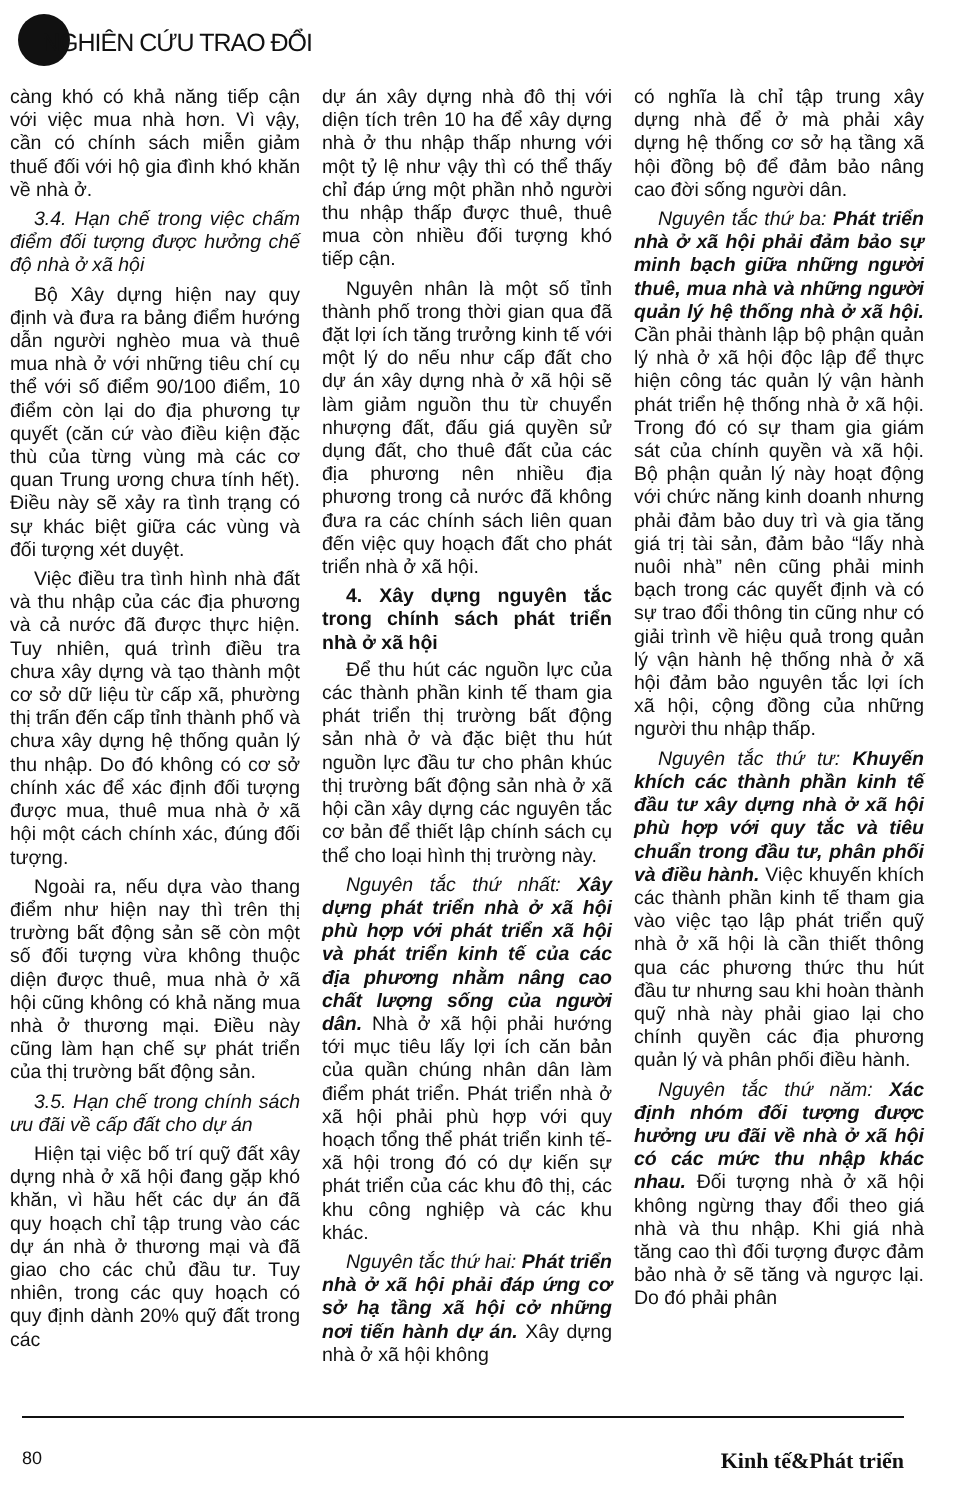NGHIÊN CỨU TRAO ĐỔI
càng khó có khả năng tiếp cận với việc mua nhà hơn. Vì vậy, cần có chính sách miễn giảm thuế đối với hộ gia đình khó khăn về nhà ở.
3.4. Hạn chế trong việc chấm điểm đối tượng được hưởng chế độ nhà ở xã hội
Bộ Xây dựng hiện nay quy định và đưa ra bảng điểm hướng dẫn người nghèo mua và thuê mua nhà ở với những tiêu chí cụ thể với số điểm 90/100 điểm, 10 điểm còn lại do địa phương tự quyết (căn cứ vào điều kiện đặc thù của từng vùng mà các cơ quan Trung ương chưa tính hết). Điều này sẽ xảy ra tình trạng có sự khác biệt giữa các vùng và đối tượng xét duyệt.
Việc điều tra tình hình nhà đất và thu nhập của các địa phương và cả nước đã được thực hiện. Tuy nhiên, quá trình điều tra chưa xây dựng và tạo thành một cơ sở dữ liệu từ cấp xã, phường thị trấn đến cấp tỉnh thành phố và chưa xây dựng hệ thống quản lý thu nhập. Do đó không có cơ sở chính xác để xác định đối tượng được mua, thuê mua nhà ở xã hội một cách chính xác, đúng đối tượng.
Ngoài ra, nếu dựa vào thang điểm như hiện nay thì trên thị trường bất động sản sẽ còn một số đối tượng vừa không thuộc diện được thuê, mua nhà ở xã hội cũng không có khả năng mua nhà ở thương mại. Điều này cũng làm hạn chế sự phát triển của thị trường bất động sản.
3.5. Hạn chế trong chính sách ưu đãi về cấp đất cho dự án
Hiện tại việc bố trí quỹ đất xây dựng nhà ở xã hội đang gặp khó khăn, vì hầu hết các dự án đã quy hoạch chỉ tập trung vào các dự án nhà ở thương mại và đã giao cho các chủ đầu tư. Tuy nhiên, trong các quy hoạch có quy định dành 20% quỹ đất trong các
dự án xây dựng nhà đô thị với diện tích trên 10 ha để xây dựng nhà ở thu nhập thấp nhưng với một tỷ lệ như vậy thì có thể thấy chỉ đáp ứng một phần nhỏ người thu nhập thấp được thuê, thuê mua còn nhiều đối tượng khó tiếp cận.
Nguyên nhân là một số tỉnh thành phố trong thời gian qua đã đặt lợi ích tăng trưởng kinh tế với một lý do nếu như cấp đất cho dự án xây dựng nhà ở xã hội sẽ làm giảm nguồn thu từ chuyển nhượng đất, đấu giá quyền sử dụng đất, cho thuê đất của các địa phương nên nhiều địa phương trong cả nước đã không đưa ra các chính sách liên quan đến việc quy hoạch đất cho phát triển nhà ở xã hội.
4. Xây dựng nguyên tắc trong chính sách phát triển nhà ở xã hội
Để thu hút các nguồn lực của các thành phần kinh tế tham gia phát triển thị trường bất động sản nhà ở và đặc biệt thu hút nguồn lực đầu tư cho phân khúc thị trường bất động sản nhà ở xã hội cần xây dựng các nguyên tắc cơ bản để thiết lập chính sách cụ thể cho loại hình thị trường này.
Nguyên tắc thứ nhất: Xây dựng phát triển nhà ở xã hội phù hợp với phát triển xã hội và phát triển kinh tế của các địa phương nhằm nâng cao chất lượng sống của người dân. Nhà ở xã hội phải hướng tới mục tiêu lấy lợi ích căn bản của quần chúng nhân dân làm điểm phát triển. Phát triển nhà ở xã hội phải phù hợp với quy hoạch tổng thể phát triển kinh tế- xã hội trong đó có dự kiến sự phát triển của các khu đô thị, các khu công nghiệp và các khu khác.
Nguyên tắc thứ hai: Phát triển nhà ở xã hội phải đáp ứng cơ sở hạ tầng xã hội cở những nơi tiến hành dự án. Xây dựng nhà ở xã hội không
có nghĩa là chỉ tập trung xây dựng nhà để ở mà phải xây dựng hệ thống cơ sở hạ tầng xã hội đồng bộ để đảm bảo nâng cao đời sống người dân.
Nguyên tắc thứ ba: Phát triển nhà ở xã hội phải đảm bảo sự minh bạch giữa những người thuê, mua nhà và những người quản lý hệ thống nhà ở xã hội. Cần phải thành lập bộ phận quản lý nhà ở xã hội độc lập để thực hiện công tác quản lý vận hành phát triển hệ thống nhà ở xã hội. Trong đó có sự tham gia giám sát của chính quyền và xã hội. Bộ phận quản lý này hoạt động với chức năng kinh doanh nhưng phải đảm bảo duy trì và gia tăng giá trị tài sản, đảm bảo “lấy nhà nuôi nhà” nên cũng phải minh bạch trong các quyết định và có sự trao đổi thông tin cũng như có giải trình về hiệu quả trong quản lý vận hành hệ thống nhà ở xã hội đảm bảo nguyên tắc lợi ích xã hội, cộng đồng của những người thu nhập thấp.
Nguyên tắc thứ tư: Khuyến khích các thành phần kinh tế đầu tư xây dựng nhà ở xã hội phù hợp với quy tắc và tiêu chuẩn trong đầu tư, phân phối và điều hành. Việc khuyến khích các thành phần kinh tế tham gia vào việc tạo lập phát triển quỹ nhà ở xã hội là cần thiết thông qua các phương thức thu hút đầu tư nhưng sau khi hoàn thành quỹ nhà này phải giao lại cho chính quyền các địa phương quản lý và phân phối điều hành.
Nguyên tắc thứ năm: Xác định nhóm đối tượng được hưởng ưu đãi về nhà ở xã hội có các mức thu nhập khác nhau. Đối tượng nhà ở xã hội không ngừng thay đổi theo giá nhà và thu nhập. Khi giá nhà tăng cao thì đối tượng được đảm bảo nhà ở sẽ tăng và ngược lại. Do đó phải phân
80 Kinh tế&Phát triển